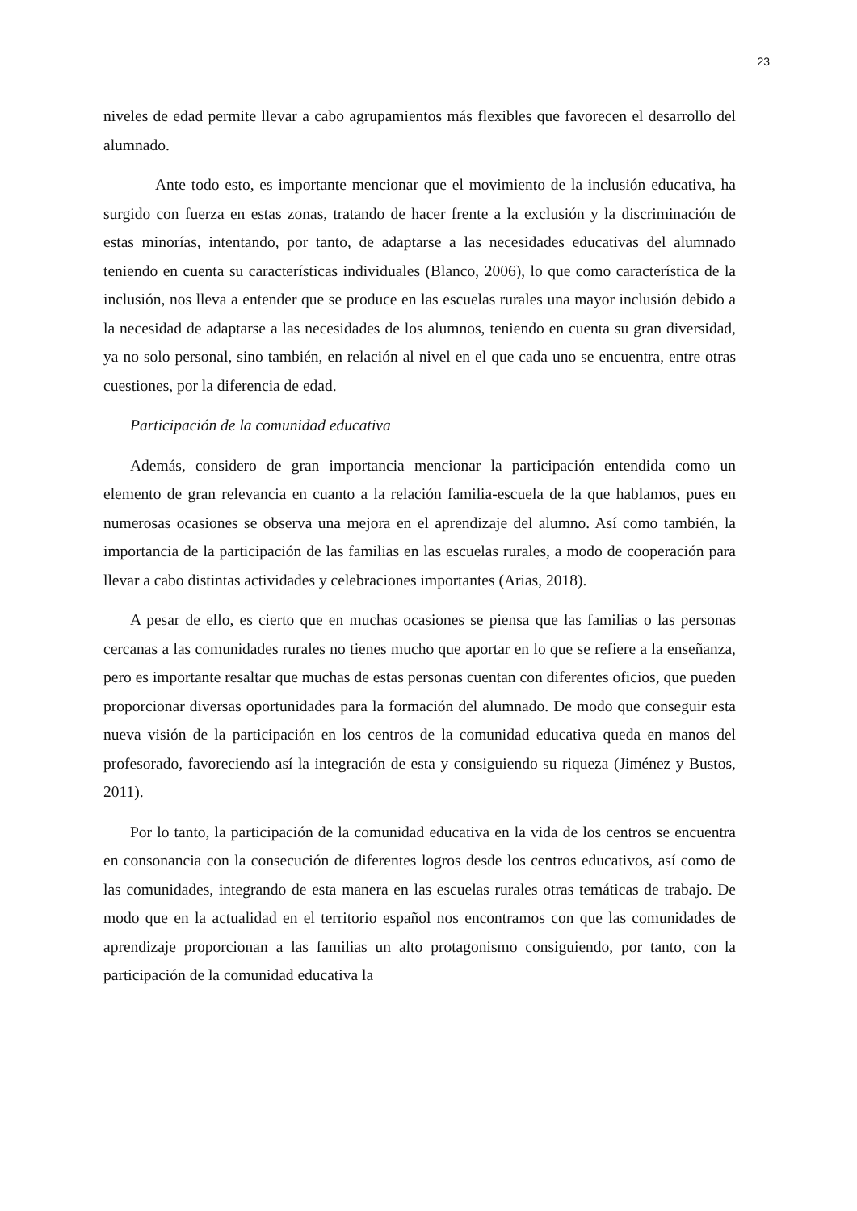23
niveles de edad permite llevar a cabo agrupamientos más flexibles que favorecen el desarrollo del alumnado.
Ante todo esto, es importante mencionar que el movimiento de la inclusión educativa, ha surgido con fuerza en estas zonas, tratando de hacer frente a la exclusión y la discriminación de estas minorías, intentando, por tanto, de adaptarse a las necesidades educativas del alumnado teniendo en cuenta su características individuales (Blanco, 2006), lo que como característica de la inclusión, nos lleva a entender que se produce en las escuelas rurales una mayor inclusión debido a la necesidad de adaptarse a las necesidades de los alumnos, teniendo en cuenta su gran diversidad, ya no solo personal, sino también, en relación al nivel en el que cada uno se encuentra, entre otras cuestiones, por la diferencia de edad.
Participación de la comunidad educativa
Además, considero de gran importancia mencionar la participación entendida como un elemento de gran relevancia en cuanto a la relación familia-escuela de la que hablamos, pues en numerosas ocasiones se observa una mejora en el aprendizaje del alumno. Así como también, la importancia de la participación de las familias en las escuelas rurales, a modo de cooperación para llevar a cabo distintas actividades y celebraciones importantes (Arias, 2018).
A pesar de ello, es cierto que en muchas ocasiones se piensa que las familias o las personas cercanas a las comunidades rurales no tienes mucho que aportar en lo que se refiere a la enseñanza, pero es importante resaltar que muchas de estas personas cuentan con diferentes oficios, que pueden proporcionar diversas oportunidades para la formación del alumnado. De modo que conseguir esta nueva visión de la participación en los centros de la comunidad educativa queda en manos del profesorado, favoreciendo así la integración de esta y consiguiendo su riqueza (Jiménez y Bustos, 2011).
Por lo tanto, la participación de la comunidad educativa en la vida de los centros se encuentra en consonancia con la consecución de diferentes logros desde los centros educativos, así como de las comunidades, integrando de esta manera en las escuelas rurales otras temáticas de trabajo. De modo que en la actualidad en el territorio español nos encontramos con que las comunidades de aprendizaje proporcionan a las familias un alto protagonismo consiguiendo, por tanto, con la participación de la comunidad educativa la